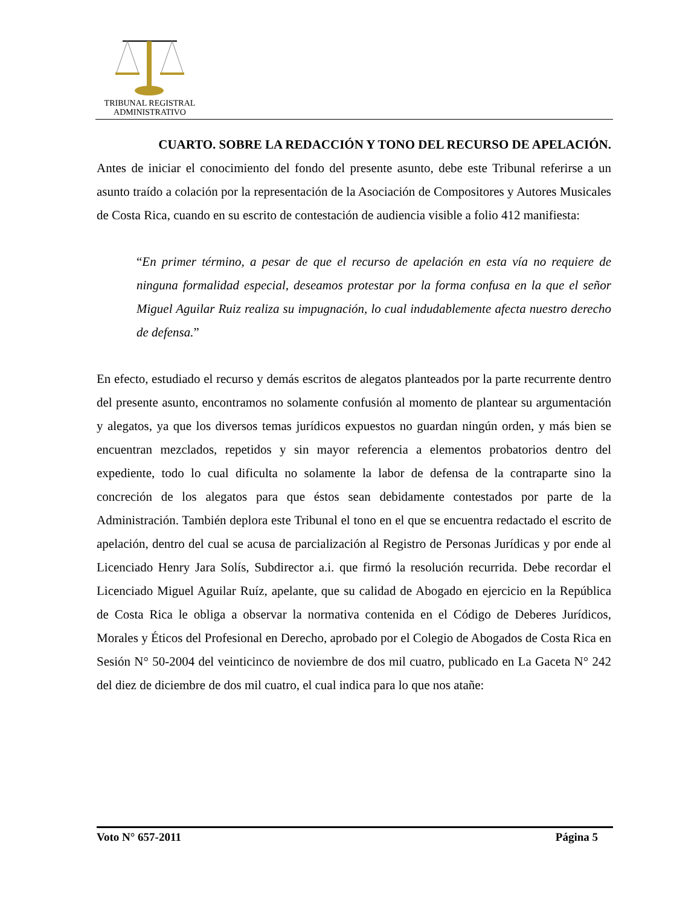TRIBUNAL REGISTRAL
ADMINISTRATIVO
CUARTO. SOBRE LA REDACCIÓN Y TONO DEL RECURSO DE APELACIÓN.
Antes de iniciar el conocimiento del fondo del presente asunto, debe este Tribunal referirse a un asunto traído a colación por la representación de la Asociación de Compositores y Autores Musicales de Costa Rica, cuando en su escrito de contestación de audiencia visible a folio 412 manifiesta:
“En primer término, a pesar de que el recurso de apelación en esta vía no requiere de ninguna formalidad especial, deseamos protestar por la forma confusa en la que el señor Miguel Aguilar Ruiz realiza su impugnación, lo cual indudablemente afecta nuestro derecho de defensa.”
En efecto, estudiado el recurso y demás escritos de alegatos planteados por la parte recurrente dentro del presente asunto, encontramos no solamente confusión al momento de plantear su argumentación y alegatos, ya que los diversos temas jurídicos expuestos no guardan ningún orden, y más bien se encuentran mezclados, repetidos y sin mayor referencia a elementos probatorios dentro del expediente, todo lo cual dificulta no solamente la labor de defensa de la contraparte sino la concreción de los alegatos para que éstos sean debidamente contestados por parte de la Administración. También deplora este Tribunal el tono en el que se encuentra redactado el escrito de apelación, dentro del cual se acusa de parcialización al Registro de Personas Jurídicas y por ende al Licenciado Henry Jara Solís, Subdirector a.i. que firmó la resolución recurrida. Debe recordar el Licenciado Miguel Aguilar Ruíz, apelante, que su calidad de Abogado en ejercicio en la República de Costa Rica le obliga a observar la normativa contenida en el Código de Deberes Jurídicos, Morales y Éticos del Profesional en Derecho, aprobado por el Colegio de Abogados de Costa Rica en Sesión N° 50-2004 del veinticinco de noviembre de dos mil cuatro, publicado en La Gaceta N° 242 del diez de diciembre de dos mil cuatro, el cual indica para lo que nos atañe:
Voto N° 657-2011 Página 5